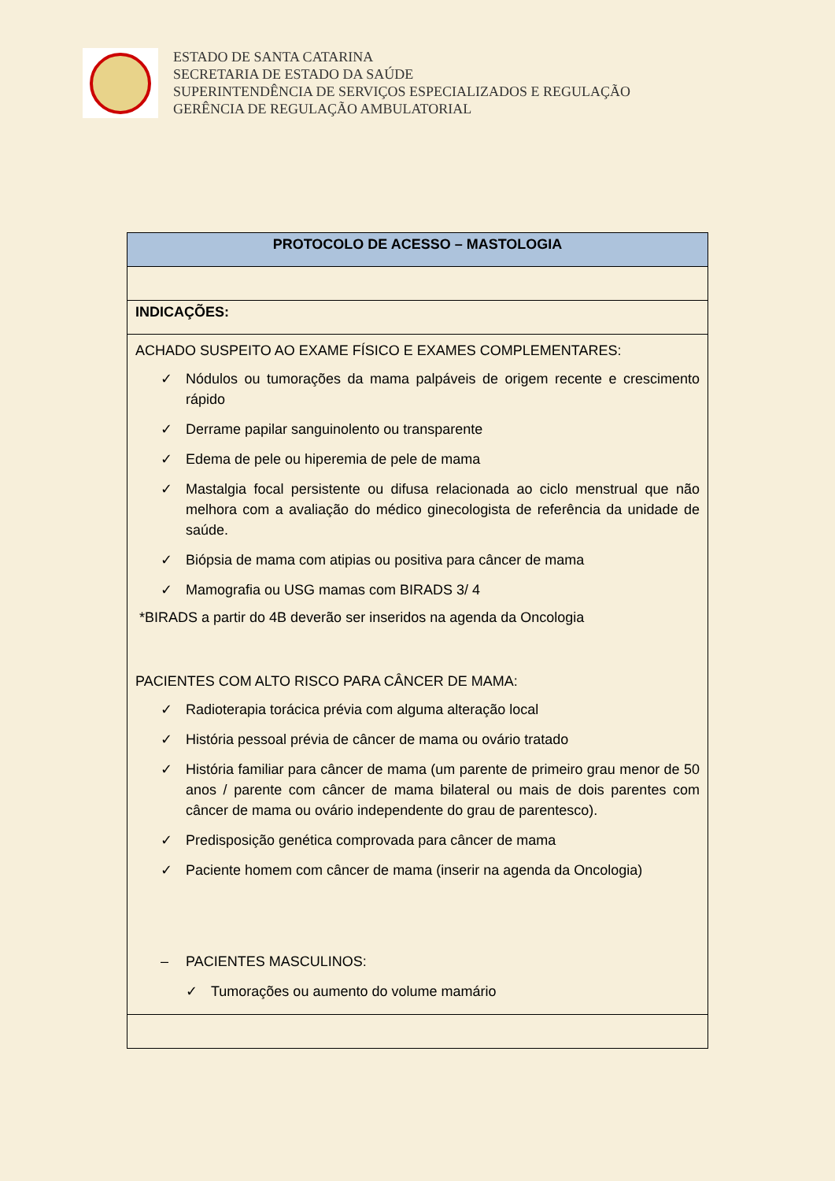ESTADO DE SANTA CATARINA
SECRETARIA DE ESTADO DA SAÚDE
SUPERINTENDÊNCIA DE SERVIÇOS ESPECIALIZADOS E REGULAÇÃO
GERÊNCIA DE REGULAÇÃO AMBULATORIAL
| PROTOCOLO DE ACESSO – MASTOLOGIA |
| --- |
| INDICAÇÕES: |
| ACHADO SUSPEITO AO EXAME FÍSICO E EXAMES COMPLEMENTARES: ✓ Nódulos ou tumorações da mama palpáveis de origem recente e crescimento rápido ✓ Derrame papilar sanguinolento ou transparente ✓ Edema de pele ou hiperemia de pele de mama ✓ Mastalgia focal persistente ou difusa relacionada ao ciclo menstrual que não melhora com a avaliação do médico ginecologista de referência da unidade de saúde. ✓ Biópsia de mama com atipias ou positiva para câncer de mama ✓ Mamografia ou USG mamas com BIRADS 3/ 4 *BIRADS a partir do 4B deverão ser inseridos na agenda da Oncologia PACIENTES COM ALTO RISCO PARA CÂNCER DE MAMA: ✓ Radioterapia torácica prévia com alguma alteração local ✓ História pessoal prévia de câncer de mama ou ovário tratado ✓ História familiar para câncer de mama (um parente de primeiro grau menor de 50 anos / parente com câncer de mama bilateral ou mais de dois parentes com câncer de mama ou ovário independente do grau de parentesco). ✓ Predisposição genética comprovada para câncer de mama ✓ Paciente homem com câncer de mama (inserir na agenda da Oncologia) – PACIENTES MASCULINOS: ✓ Tumorações ou aumento do volume mamário |